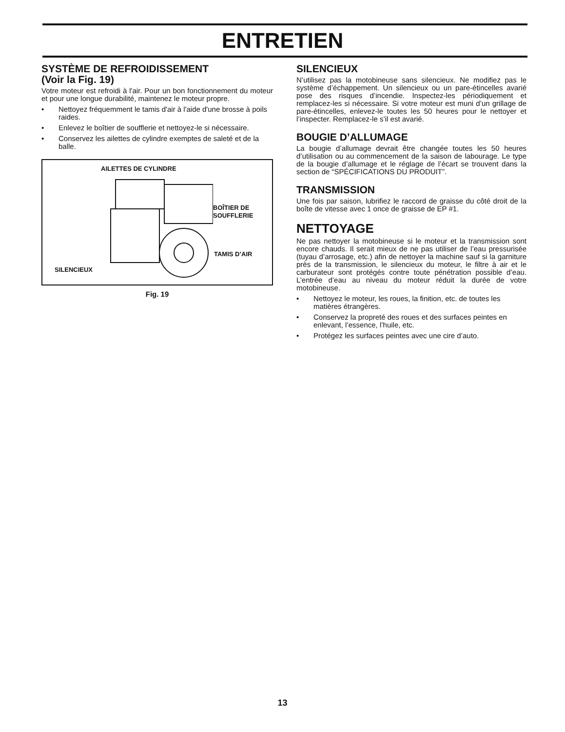ENTRETIEN
SYSTÈME DE REFROIDISSEMENT
(Voir la Fig. 19)
Votre moteur est refroidi à l'air. Pour un bon fonctionnement du moteur et pour une longue durabilité, maintenez le moteur propre.
• Nettoyez fréquemment le tamis d'air à l'aide d'une brosse à poils raides.
• Enlevez le boîtier de soufflerie et nettoyez-le si nécessaire.
• Conservez les ailettes de cylindre exemptes de saleté et de la balle.
AILETTES DE CYLINDRE
BOÎTIER DE
SOUFFLERIE
TAMIS D’AIR
SILENCIEUX
Fig. 19
SILENCIEUX
N’utilisez pas la motobineuse sans silencieux. Ne modifiez pas le système d’échappement. Un silencieux ou un pare-étincelles avarié pose des risques d’incendie. Inspectez-les périodiquement et remplacez-les si nécessaire. Si votre moteur est muni d’un grillage de pare-étincelles, enlevez-le toutes les 50 heures pour le nettoyer et l’inspecter. Remplacez-le s’il est avarié.
BOUGIE D’ALLUMAGE
La bougie d’allumage devrait être changée toutes les 50 heures d’utilisation ou au commencement de la saison de labourage. Le type de la bougie d’allumage et le réglage de l’écart se trouvent dans la section de “SPÉCIFICATIONS DU PRODUIT”.
TRANSMISSION
Une fois par saison, lubrifiez le raccord de graisse du côté droit de la boîte de vitesse avec 1 once de graisse de EP #1.
NETTOYAGE
Ne pas nettoyer la motobineuse si le moteur et la transmission sont encore chauds. Il serait mieux de ne pas utiliser de l’eau pressurisée (tuyau d’arrosage, etc.) afin de nettoyer la machine sauf si la garniture près de la transmission, le silencieux du moteur, le filtre à air et le carburateur sont protégés contre toute pénétration possible d’eau. L’entrée d’eau au niveau du moteur réduit la durée de votre motobineuse.
• Nettoyez le moteur, les roues, la finition, etc. de toutes les matières étrangères.
• Conservez la propreté des roues et des surfaces peintes en enlevant, l’essence, l’huile, etc.
• Protégez les surfaces peintes avec une cire d’auto.
13